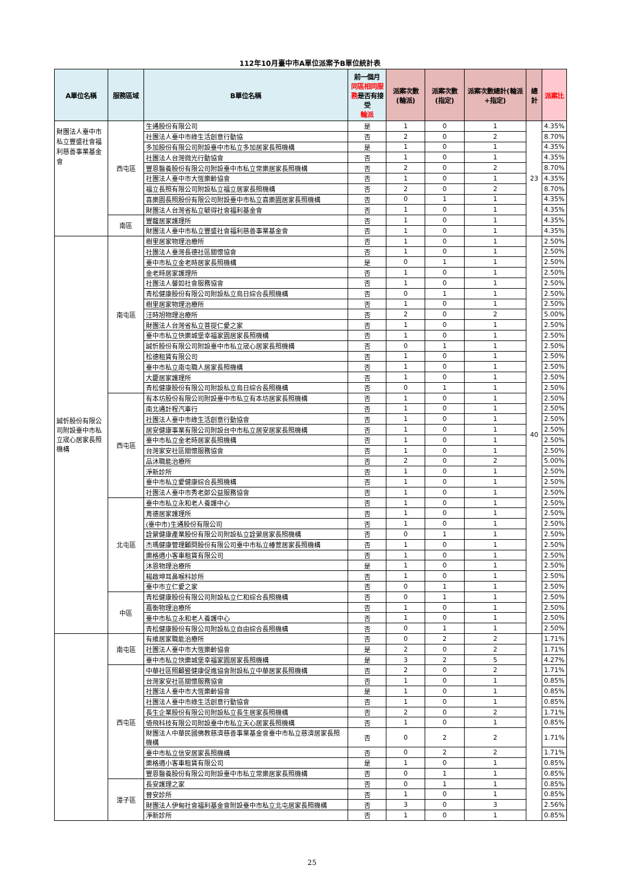112年10月臺中市A單位派案予B單位統計表
| A單位名稱 | 服務區域 | B單位名稱 | 前一個月 同區相同服務 是否有接受 輪派 | 派案次數(輪派) | 派案次數(指定) | 派案次數總計(輪派+指定) | 總計 | 派案比 |
| --- | --- | --- | --- | --- | --- | --- | --- | --- |
| 財團法人臺中市私立豐盛社會福利慈善事業基金會 | 西屯區 | 生通股份有限公司 | 是 | 1 | 0 | 1 | 23 | 4.35% |
| | | 社團法人臺中市綠生活創意行動協 | 否 | 2 | 0 | 2 | | 8.70% |
| | | 多加股份有限公司附設臺中市私立多加居家長照機構 | 是 | 1 | 0 | 1 | | 4.35% |
| | | 社團法人台灣微光行動協會 | 否 | 1 | 0 | 1 | | 4.35% |
| | | 豐恩醫養股份有限公司附設臺中市私立常樂居家長照機構 | 否 | 2 | 0 | 2 | | 8.70% |
| | | 社團法人臺中市大恆樂齡協會 | 否 | 1 | 0 | 1 | | 4.35% |
| | | 福立長照有限公司附設私立福立居家長照機構 | 否 | 2 | 0 | 2 | | 8.70% |
| | | 喜樂園長照股份有限公司附設臺中市私立喜樂園居家長照機構 | 否 | 0 | 1 | 1 | | 4.35% |
| | | 財團法人台灣省私立毓得社會福利基金會 | 否 | 1 | 0 | 1 | | 4.35% |
| | 南區 | 豐馥居家護理所 | 否 | 1 | 0 | 1 | | 4.35% |
| | | 財團法人臺中市私立豐盛社會福利慈善事業基金會 | 否 | 1 | 0 | 1 | | 4.35% |
| 誠忻股份有限公司附設臺中市私立宬心居家長照機構 | 南屯區 | 樹里居家物理治療所 | 否 | 1 | 0 | 1 | 40 | 2.50% |
| | | 社團法人臺灣長德社區關懷協會 | 否 | 1 | 0 | 1 | | 2.50% |
| | | 臺中市私立金老時居家長照機構 | 是 | 0 | 1 | 1 | | 2.50% |
| | | 金老時居家護理所 | 否 | 1 | 0 | 1 | | 2.50% |
| | | 社團法人馨如社會服務協會 | 否 | 1 | 0 | 1 | | 2.50% |
| | | 青松健康股份有限公司附設私立烏日綜合長照機構 | 否 | 0 | 1 | 1 | | 2.50% |
| | | 樹里居家物理治療所 | 否 | 1 | 0 | 1 | | 2.50% |
| | | 汪時旭物理治療所 | 否 | 2 | 0 | 2 | | 5.00% |
| | | 財團法人台灣省私立菩提仁愛之家 | 否 | 1 | 0 | 1 | | 2.50% |
| | | 臺中市私立快樂城堡幸福家園居家長照機構 | 否 | 1 | 0 | 1 | | 2.50% |
| | | 誠忻股份有限公司附設臺中市私立宬心居家長照機構 | 否 | 0 | 1 | 1 | | 2.50% |
| | | 松德租賃有限公司 | 否 | 1 | 0 | 1 | | 2.50% |
| | | 臺中市私立南屯職人居家長照機構 | 否 | 1 | 0 | 1 | | 2.50% |
| | | 大慶居家護理所 | 否 | 1 | 0 | 1 | | 2.50% |
| | | 青松健康股份有限公司附設私立烏日綜合長照機構 | 否 | 0 | 1 | 1 | | 2.50% |
| | 西屯區 | 有本坊股份有限公司附設臺中市私立有本坊居家長照機構 | 否 | 1 | 0 | 1 | | 2.50% |
| | | 南北通計程汽車行 | 否 | 1 | 0 | 1 | | 2.50% |
| | | 社團法人臺中市綠生活創意行動協會 | 否 | 1 | 0 | 1 | | 2.50% |
| | | 居安健康事業有限公司附設台中市私立居安居家長照機構 | 否 | 1 | 0 | 1 | | 2.50% |
| | | 臺中市私立金老時居家長照機構 | 否 | 1 | 0 | 1 | | 2.50% |
| | | 台灣家安社區關懷服務協會 | 否 | 1 | 0 | 1 | | 2.50% |
| | | 品沐職能治療所 | 否 | 2 | 0 | 2 | | 5.00% |
| | | 淨新診所 | 否 | 1 | 0 | 1 | | 2.50% |
| | | 臺中市私立愛健康綜合長照機構 | 否 | 1 | 0 | 1 | | 2.50% |
| | | 社團法人臺中市秀老郎公益服務協會 | 否 | 1 | 0 | 1 | | 2.50% |
| | 北屯區 | 臺中市私立永和老人養護中心 | 否 | 1 | 0 | 1 | | 2.50% |
| | | 育德居家護理所 | 否 | 1 | 0 | 1 | | 2.50% |
| | | (臺中市)生通股份有限公司 | 否 | 1 | 0 | 1 | | 2.50% |
| | | 詮縈健康產業股份有限公司附設私立詮縈居家長照機構 | 否 | 0 | 1 | 1 | | 2.50% |
| | | 杰瑪健康管理顧問股份有限公司臺中市私立椿萱居家長照機構 | 否 | 1 | 0 | 1 | | 2.50% |
| | | 樂格適小客車租賃有限公司 | 否 | 1 | 0 | 1 | | 2.50% |
| | | 沐恩物理治療所 | 是 | 1 | 0 | 1 | | 2.50% |
| | | 楊啟坤耳鼻喉科診所 | 否 | 1 | 0 | 1 | | 2.50% |
| | | 臺中市立仁愛之家 | 否 | 0 | 1 | 1 | | 2.50% |
| | 中區 | 青松健康股份有限公司附設私立仁和綜合長照機構 | 否 | 0 | 1 | 1 | | 2.50% |
| | | 嘉衡物理治療所 | 否 | 1 | 0 | 1 | | 2.50% |
| | | 臺中市私立永和老人養護中心 | 否 | 1 | 0 | 1 | | 2.50% |
| | | 青松健康股份有限公司附設私立自由綜合長照機構 | 否 | 0 | 1 | 1 | | 2.50% |
| | 南屯區 | 有維居家職能治療所 | 否 | 0 | 2 | 2 | | 1.71% |
| | | 社團法人臺中市大恆樂齡協會 | 是 | 2 | 0 | 2 | | 1.71% |
| | | 臺中市私立快樂城堡幸福家園居家長照機構 | 是 | 3 | 2 | 5 | | 4.27% |
| | 西屯區 | 中華社區照顧暨健康促進協會附設私立中華居家長照機構 | 否 | 2 | 0 | 2 | | 1.71% |
| | | 台灣家安社區關懷服務協會 | 否 | 1 | 0 | 1 | | 0.85% |
| | | 社團法人臺中市大恆樂齡協會 | 是 | 1 | 0 | 1 | | 0.85% |
| | | 社團法人臺中市綠生活創意行動協會 | 否 | 1 | 0 | 1 | | 0.85% |
| | | 長生企業股份有限公司附設私立長生居家長照機構 | 否 | 2 | 0 | 2 | | 1.71% |
| | | 倚飛科技有限公司附設臺中市私立天心居家長照機構 | 否 | 1 | 0 | 1 | | 0.85% |
| | | 財團法人中華民國佛教慈濟慈善事業基金會臺中市私立慈濟居家長照機構 | 否 | 0 | 2 | 2 | | 1.71% |
| | | 臺中市私立信安居家長照機構 | 否 | 0 | 2 | 2 | | 1.71% |
| | | 樂格適小客車租賃有限公司 | 是 | 1 | 0 | 1 | | 0.85% |
| | | 豐恩醫養股份有限公司附設臺中市私立常樂居家長照機構 | 否 | 0 | 1 | 1 | | 0.85% |
| | 潭子區 | 長安護理之家 | 否 | 0 | 1 | 1 | | 0.85% |
| | | 晉安診所 | 否 | 1 | 0 | 1 | | 0.85% |
| | | 財團法人伊甸社會福利基金會附設臺中市私立北屯居家長照機構 | 否 | 3 | 0 | 3 | | 2.56% |
| | | 淨新診所 | 否 | 1 | 0 | 1 | | 0.85% |
25